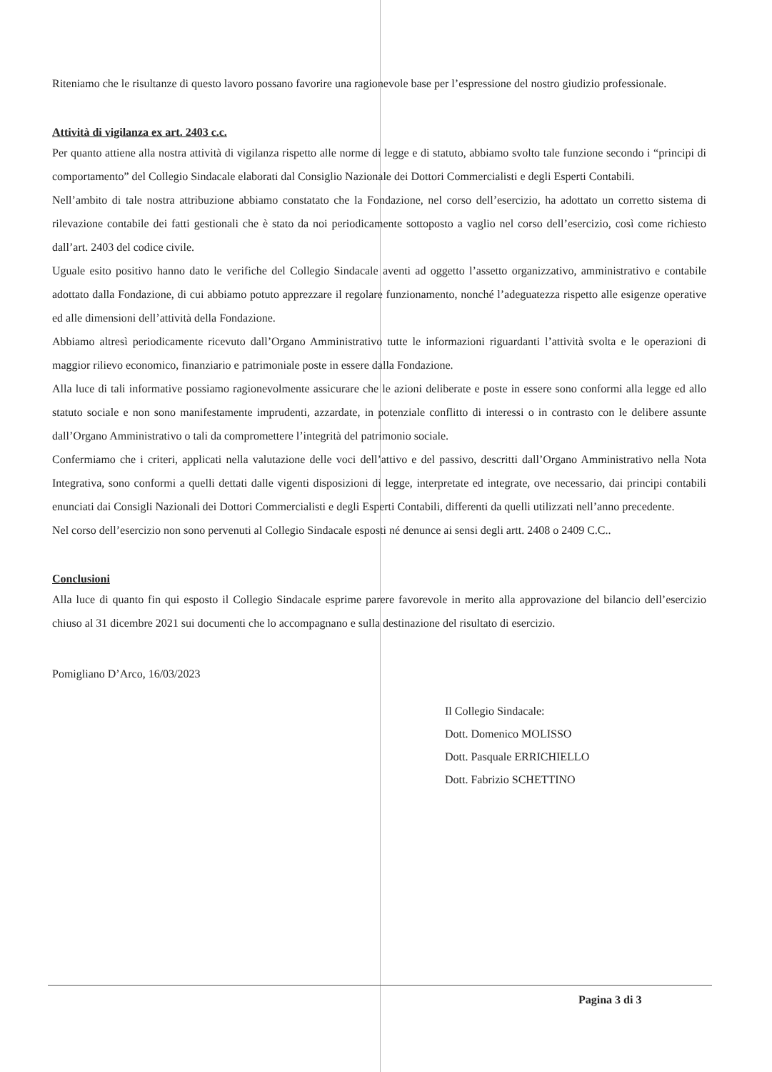Riteniamo che le risultanze di questo lavoro possano favorire una ragionevole base per l’espressione del nostro giudizio professionale.
Attività di vigilanza ex art. 2403 c.c.
Per quanto attiene alla nostra attività di vigilanza rispetto alle norme di legge e di statuto, abbiamo svolto tale funzione secondo i “principi di comportamento” del Collegio Sindacale elaborati dal Consiglio Nazionale dei Dottori Commercialisti e degli Esperti Contabili.
Nell’ambito di tale nostra attribuzione abbiamo constatato che la Fondazione, nel corso dell’esercizio, ha adottato un corretto sistema di rilevazione contabile dei fatti gestionali che è stato da noi periodicamente sottoposto a vaglio nel corso dell’esercizio, così come richiesto dall’art. 2403 del codice civile.
Uguale esito positivo hanno dato le verifiche del Collegio Sindacale aventi ad oggetto l’assetto organizzativo, amministrativo e contabile adottato dalla Fondazione, di cui abbiamo potuto apprezzare il regolare funzionamento, nonché l’adeguatezza rispetto alle esigenze operative ed alle dimensioni dell’attività della Fondazione.
Abbiamo altresì periodicamente ricevuto dall’Organo Amministrativo tutte le informazioni riguardanti l’attività svolta e le operazioni di maggior rilievo economico, finanziario e patrimoniale poste in essere dalla Fondazione.
Alla luce di tali informative possiamo ragionevolmente assicurare che le azioni deliberate e poste in essere sono conformi alla legge ed allo statuto sociale e non sono manifestamente imprudenti, azzardate, in potenziale conflitto di interessi o in contrasto con le delibere assunte dall’Organo Amministrativo o tali da compromettere l’integrità del patrimonio sociale.
Confermiamo che i criteri, applicati nella valutazione delle voci dell’attivo e del passivo, descritti dall’Organo Amministrativo nella Nota Integrativa, sono conformi a quelli dettati dalle vigenti disposizioni di legge, interpretate ed integrate, ove necessario, dai principi contabili enunciati dai Consigli Nazionali dei Dottori Commercialisti e degli Esperti Contabili, differenti da quelli utilizzati nell’anno precedente.
Nel corso dell’esercizio non sono pervenuti al Collegio Sindacale esposti né denunce ai sensi degli artt. 2408 o 2409 C.C..
Conclusioni
Alla luce di quanto fin qui esposto il Collegio Sindacale esprime parere favorevole in merito alla approvazione del bilancio dell’esercizio chiuso al 31 dicembre 2021 sui documenti che lo accompagnano e sulla destinazione del risultato di esercizio.
Pomigliano D’Arco, 16/03/2023
Il Collegio Sindacale:
Dott. Domenico MOLISSO
Dott. Pasquale ERRICHIELLO
Dott. Fabrizio SCHETTINO
Pagina 3 di 3